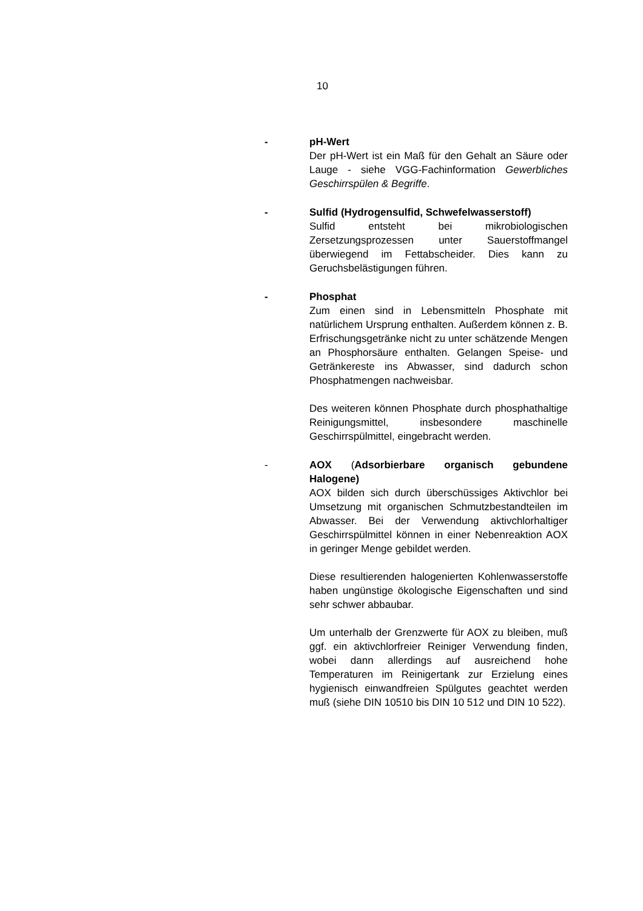10
- pH-Wert
Der pH-Wert ist ein Maß für den Gehalt an Säure oder Lauge - siehe VGG-Fachinformation Gewerbliches Geschirrspülen & Begriffe.
- Sulfid (Hydrogensulfid, Schwefelwasserstoff)
Sulfid entsteht bei mikrobiologischen Zersetzungsprozessen unter Sauerstoffmangel überwiegend im Fettabscheider. Dies kann zu Geruchsbelästigungen führen.
- Phosphat
Zum einen sind in Lebensmitteln Phosphate mit natürlichem Ursprung enthalten. Außerdem können z. B. Erfrischungsgetränke nicht zu unter schätzende Mengen an Phosphorsäure enthalten. Gelangen Speise- und Getränkereste ins Abwasser, sind dadurch schon Phosphatmengen nachweisbar.
Des weiteren können Phosphate durch phosphathaltige Reinigungsmittel, insbesondere maschinelle Geschirrspülmittel, eingebracht werden.
- AOX (Adsorbierbare organisch gebundene Halogene)
AOX bilden sich durch überschüssiges Aktivchlor bei Umsetzung mit organischen Schmutzbestandteilen im Abwasser. Bei der Verwendung aktivchlorhaltiger Geschirrspülmittel können in einer Nebenreaktion AOX in geringer Menge gebildet werden.
Diese resultierenden halogenierten Kohlenwasserstoffe haben ungünstige ökologische Eigenschaften und sind sehr schwer abbaubar.
Um unterhalb der Grenzwerte für AOX zu bleiben, muß ggf. ein aktivchlorfreier Reiniger Verwendung finden, wobei dann allerdings auf ausreichend hohe Temperaturen im Reinigertank zur Erzielung eines hygienisch einwandfreien Spülgutes geachtet werden muß (siehe DIN 10510 bis DIN 10 512 und DIN 10 522).